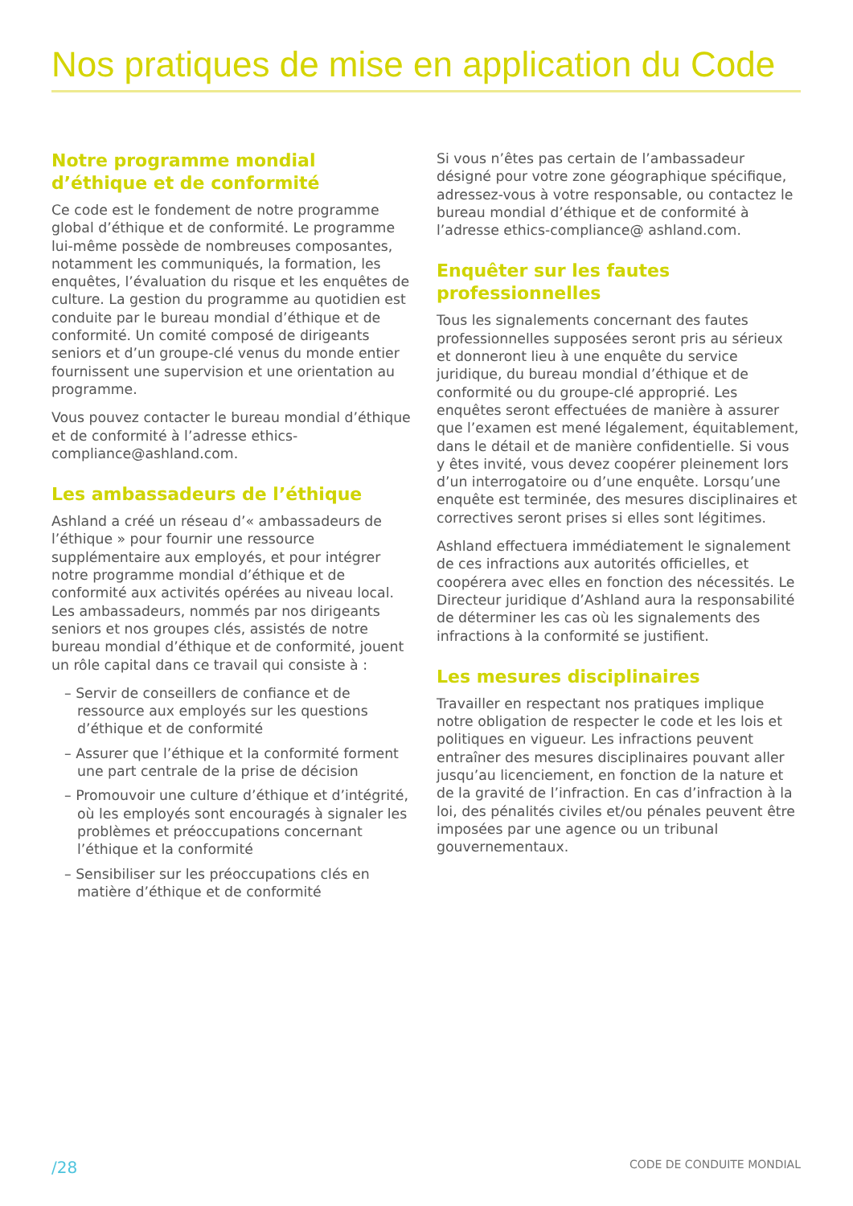Nos pratiques de mise en application du Code
Notre programme mondial d’éthique et de conformité
Ce code est le fondement de notre programme global d’éthique et de conformité. Le programme lui-même possède de nombreuses composantes, notamment les communiqués, la formation, les enquêtes, l’évaluation du risque et les enquêtes de culture. La gestion du programme au quotidien est conduite par le bureau mondial d’éthique et de conformité. Un comité composé de dirigeants seniors et d’un groupe-clé venus du monde entier fournissent une supervision et une orientation au programme.
Vous pouvez contacter le bureau mondial d’éthique et de conformité à l’adresse ethics-compliance@ashland.com.
Les ambassadeurs de l’éthique
Ashland a créé un réseau d’« ambassadeurs de l’éthique » pour fournir une ressource supplémentaire aux employés, et pour intégrer notre programme mondial d’éthique et de conformité aux activités opérées au niveau local. Les ambassadeurs, nommés par nos dirigeants seniors et nos groupes clés, assistés de notre bureau mondial d’éthique et de conformité, jouent un rôle capital dans ce travail qui consiste à :
– Servir de conseillers de confiance et de ressource aux employés sur les questions d’éthique et de conformité
– Assurer que l’éthique et la conformité forment une part centrale de la prise de décision
– Promouvoir une culture d’éthique et d’intégrité, où les employés sont encouragés à signaler les problèmes et préoccupations concernant l’éthique et la conformité
– Sensibiliser sur les préoccupations clés en matière d’éthique et de conformité
Si vous n’êtes pas certain de l’ambassadeur désigné pour votre zone géographique spécifique, adressez-vous à votre responsable, ou contactez le bureau mondial d’éthique et de conformité à l’adresse ethics-compliance@ ashland.com.
Enquêter sur les fautes professionnelles
Tous les signalements concernant des fautes professionnelles supposées seront pris au sérieux et donneront lieu à une enquête du service juridique, du bureau mondial d’éthique et de conformité ou du groupe-clé approprié. Les enquêtes seront effectuées de manière à assurer que l’examen est mené légalement, équitablement, dans le détail et de manière confidentielle. Si vous y êtes invité, vous devez coopérer pleinement lors d’un interrogatoire ou d’une enquête. Lorsqu’une enquête est terminée, des mesures disciplinaires et correctives seront prises si elles sont légitimes.
Ashland effectuera immédiatement le signalement de ces infractions aux autorités officielles, et coopérera avec elles en fonction des nécessités. Le Directeur juridique d’Ashland aura la responsabilité de déterminer les cas où les signalements des infractions à la conformité se justifient.
Les mesures disciplinaires
Travailler en respectant nos pratiques implique notre obligation de respecter le code et les lois et politiques en vigueur. Les infractions peuvent entraîner des mesures disciplinaires pouvant aller jusqu’au licenciement, en fonction de la nature et de la gravité de l’infraction. En cas d’infraction à la loi, des pénalités civiles et/ou pénales peuvent être imposées par une agence ou un tribunal gouvernementaux.
/28 CODE DE CONDUITE MONDIAL